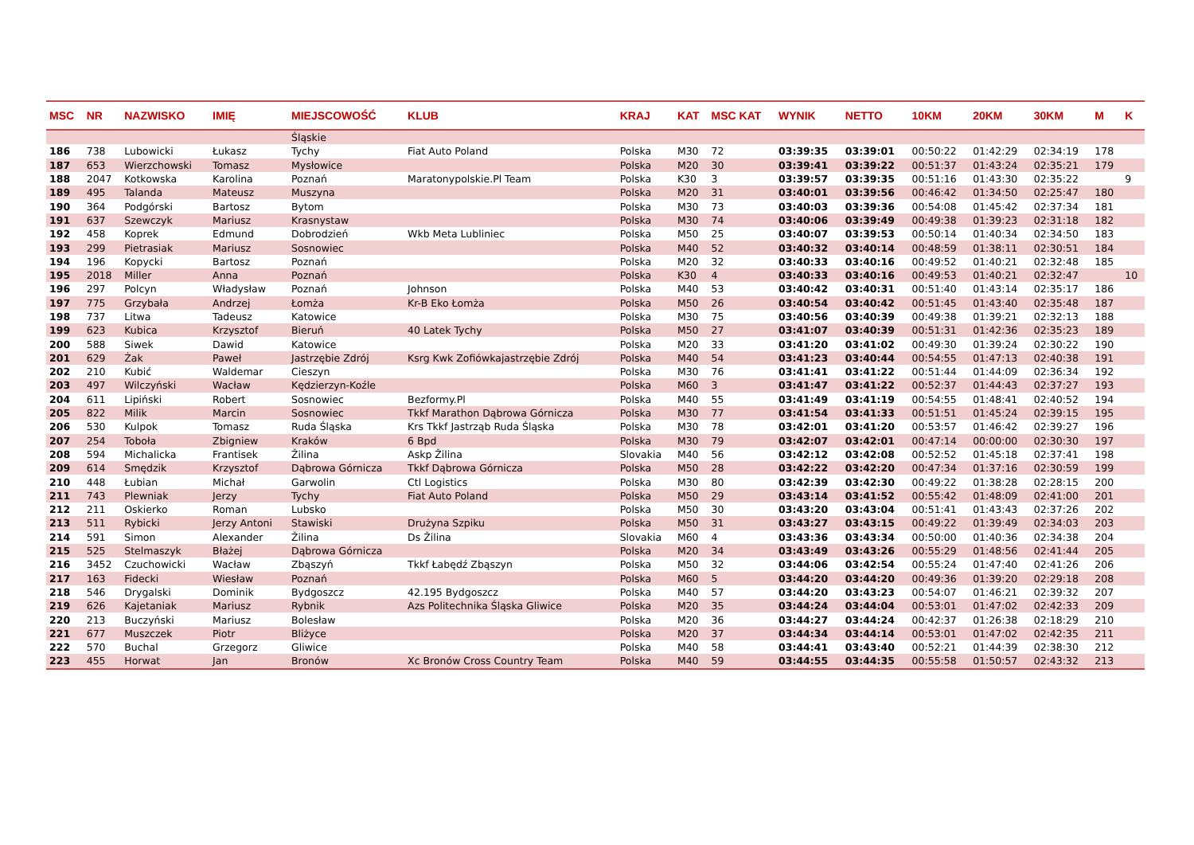| MSC | NR | NAZWISKO | IMIĘ | MIEJSCOWOŚĆ | KLUB | KRAJ | KAT | MSC KAT | WYNIK | NETTO | 10KM | 20KM | 30KM | M | K |
| --- | --- | --- | --- | --- | --- | --- | --- | --- | --- | --- | --- | --- | --- | --- | --- |
| | | | | Śląskie | | | | | | | | | | | |
| 186 | 738 | Lubowicki | Łukasz | Tychy | Fiat Auto Poland | Polska | M30 | 72 | 03:39:35 | 03:39:01 | 00:50:22 | 01:42:29 | 02:34:19 | 178 | |
| 187 | 653 | Wierzchowski | Tomasz | Mysłowice | | Polska | M20 | 30 | 03:39:41 | 03:39:22 | 00:51:37 | 01:43:24 | 02:35:21 | 179 | |
| 188 | 2047 | Kotkowska | Karolina | Poznań | Maratonypolskie.Pl Team | Polska | K30 | 3 | 03:39:57 | 03:39:35 | 00:51:16 | 01:43:30 | 02:35:22 | | 9 |
| 189 | 495 | Talanda | Mateusz | Muszyna | | Polska | M20 | 31 | 03:40:01 | 03:39:56 | 00:46:42 | 01:34:50 | 02:25:47 | 180 | |
| 190 | 364 | Podgórski | Bartosz | Bytom | | Polska | M30 | 73 | 03:40:03 | 03:39:36 | 00:54:08 | 01:45:42 | 02:37:34 | 181 | |
| 191 | 637 | Szewczyk | Mariusz | Krasnystaw | | Polska | M30 | 74 | 03:40:06 | 03:39:49 | 00:49:38 | 01:39:23 | 02:31:18 | 182 | |
| 192 | 458 | Koprek | Edmund | Dobrodzień | Wkb Meta Lubliniec | Polska | M50 | 25 | 03:40:07 | 03:39:53 | 00:50:14 | 01:40:34 | 02:34:50 | 183 | |
| 193 | 299 | Pietrasiak | Mariusz | Sosnowiec | | Polska | M40 | 52 | 03:40:32 | 03:40:14 | 00:48:59 | 01:38:11 | 02:30:51 | 184 | |
| 194 | 196 | Kopycki | Bartosz | Poznań | | Polska | M20 | 32 | 03:40:33 | 03:40:16 | 00:49:52 | 01:40:21 | 02:32:48 | 185 | |
| 195 | 2018 | Miller | Anna | Poznań | | Polska | K30 | 4 | 03:40:33 | 03:40:16 | 00:49:53 | 01:40:21 | 02:32:47 | | 10 |
| 196 | 297 | Polcyn | Władysław | Poznań | Johnson | Polska | M40 | 53 | 03:40:42 | 03:40:31 | 00:51:40 | 01:43:14 | 02:35:17 | 186 | |
| 197 | 775 | Grzybała | Andrzej | Łomża | Kr-B Eko Łomża | Polska | M50 | 26 | 03:40:54 | 03:40:42 | 00:51:45 | 01:43:40 | 02:35:48 | 187 | |
| 198 | 737 | Litwa | Tadeusz | Katowice | | Polska | M30 | 75 | 03:40:56 | 03:40:39 | 00:49:38 | 01:39:21 | 02:32:13 | 188 | |
| 199 | 623 | Kubica | Krzysztof | Bieruń | 40 Latek Tychy | Polska | M50 | 27 | 03:41:07 | 03:40:39 | 00:51:31 | 01:42:36 | 02:35:23 | 189 | |
| 200 | 588 | Siwek | Dawid | Katowice | | Polska | M20 | 33 | 03:41:20 | 03:41:02 | 00:49:30 | 01:39:24 | 02:30:22 | 190 | |
| 201 | 629 | Żak | Paweł | Jastrzębie Zdrój | Ksrg Kwk Zofiówkajastrzębie Zdrój | Polska | M40 | 54 | 03:41:23 | 03:40:44 | 00:54:55 | 01:47:13 | 02:40:38 | 191 | |
| 202 | 210 | Kubić | Waldemar | Cieszyn | | Polska | M30 | 76 | 03:41:41 | 03:41:22 | 00:51:44 | 01:44:09 | 02:36:34 | 192 | |
| 203 | 497 | Wilczyński | Wacław | Kędzierzyn-Koźle | | Polska | M60 | 3 | 03:41:47 | 03:41:22 | 00:52:37 | 01:44:43 | 02:37:27 | 193 | |
| 204 | 611 | Lipiński | Robert | Sosnowiec | Bezformy.Pl | Polska | M40 | 55 | 03:41:49 | 03:41:19 | 00:54:55 | 01:48:41 | 02:40:52 | 194 | |
| 205 | 822 | Milik | Marcin | Sosnowiec | Tkkf Marathon Dąbrowa Górnicza | Polska | M30 | 77 | 03:41:54 | 03:41:33 | 00:51:51 | 01:45:24 | 02:39:15 | 195 | |
| 206 | 530 | Kulpok | Tomasz | Ruda Śląska | Krs Tkkf Jastrząb Ruda Śląska | Polska | M30 | 78 | 03:42:01 | 03:41:20 | 00:53:57 | 01:46:42 | 02:39:27 | 196 | |
| 207 | 254 | Toboła | Zbigniew | Kraków | 6 Bpd | Polska | M30 | 79 | 03:42:07 | 03:42:01 | 00:47:14 | 00:00:00 | 02:30:30 | 197 | |
| 208 | 594 | Michalicka | Frantisek | Žilina | Askp Žilina | Slovakia | M40 | 56 | 03:42:12 | 03:42:08 | 00:52:52 | 01:45:18 | 02:37:41 | 198 | |
| 209 | 614 | Smędzik | Krzysztof | Dąbrowa Górnicza | Tkkf Dąbrowa Górnicza | Polska | M50 | 28 | 03:42:22 | 03:42:20 | 00:47:34 | 01:37:16 | 02:30:59 | 199 | |
| 210 | 448 | Łubian | Michał | Garwolin | Ctl Logistics | Polska | M30 | 80 | 03:42:39 | 03:42:30 | 00:49:22 | 01:38:28 | 02:28:15 | 200 | |
| 211 | 743 | Plewniak | Jerzy | Tychy | Fiat Auto Poland | Polska | M50 | 29 | 03:43:14 | 03:41:52 | 00:55:42 | 01:48:09 | 02:41:00 | 201 | |
| 212 | 211 | Oskierko | Roman | Lubsko | | Polska | M50 | 30 | 03:43:20 | 03:43:04 | 00:51:41 | 01:43:43 | 02:37:26 | 202 | |
| 213 | 511 | Rybicki | Jerzy Antoni | Stawiski | Drużyna Szpiku | Polska | M50 | 31 | 03:43:27 | 03:43:15 | 00:49:22 | 01:39:49 | 02:34:03 | 203 | |
| 214 | 591 | Simon | Alexander | Žilina | Ds Žilina | Slovakia | M60 | 4 | 03:43:36 | 03:43:34 | 00:50:00 | 01:40:36 | 02:34:38 | 204 | |
| 215 | 525 | Stelmaszyk | Błażej | Dąbrowa Górnicza | | Polska | M20 | 34 | 03:43:49 | 03:43:26 | 00:55:29 | 01:48:56 | 02:41:44 | 205 | |
| 216 | 3452 | Czuchowicki | Wacław | Zbąszyń | Tkkf Łabędź Zbąszyn | Polska | M50 | 32 | 03:44:06 | 03:42:54 | 00:55:24 | 01:47:40 | 02:41:26 | 206 | |
| 217 | 163 | Fidecki | Wiesław | Poznań | | Polska | M60 | 5 | 03:44:20 | 03:44:20 | 00:49:36 | 01:39:20 | 02:29:18 | 208 | |
| 218 | 546 | Drygalski | Dominik | Bydgoszcz | 42.195 Bydgoszcz | Polska | M40 | 57 | 03:44:20 | 03:43:23 | 00:54:07 | 01:46:21 | 02:39:32 | 207 | |
| 219 | 626 | Kajetaniak | Mariusz | Rybnik | Azs Politechnika Śląska Gliwice | Polska | M20 | 35 | 03:44:24 | 03:44:04 | 00:53:01 | 01:47:02 | 02:42:33 | 209 | |
| 220 | 213 | Buczyński | Mariusz | Bolesław | | Polska | M20 | 36 | 03:44:27 | 03:44:24 | 00:42:37 | 01:26:38 | 02:18:29 | 210 | |
| 221 | 677 | Muszczek | Piotr | Bliżyce | | Polska | M20 | 37 | 03:44:34 | 03:44:14 | 00:53:01 | 01:47:02 | 02:42:35 | 211 | |
| 222 | 570 | Buchal | Grzegorz | Gliwice | | Polska | M40 | 58 | 03:44:41 | 03:43:40 | 00:52:21 | 01:44:39 | 02:38:30 | 212 | |
| 223 | 455 | Horwat | Jan | Bronów | Xc Bronów Cross Country Team | Polska | M40 | 59 | 03:44:55 | 03:44:35 | 00:55:58 | 01:50:57 | 02:43:32 | 213 | |